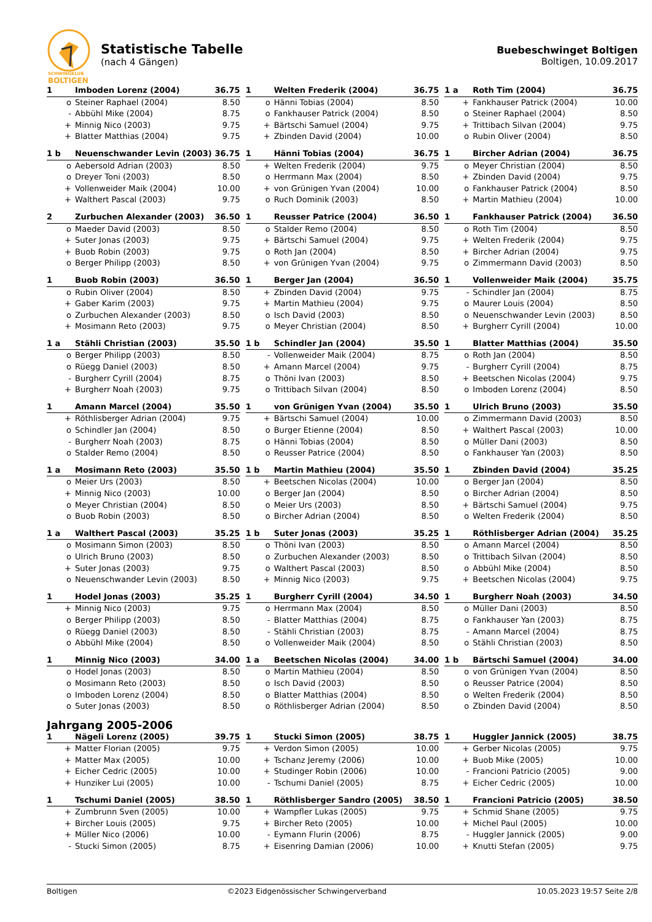SCHWINGKLUB
BOLTIGEN
Statistische Tabelle
(nach 4 Gängen)
Buebeschwinget Boltigen
Boltigen, 10.09.2017
| 1 | Imboden Lorenz (2004) | 36.75 |
| --- | --- | --- |
| o | Steiner Raphael (2004) | 8.50 |
| - | Abbühl Mike (2004) | 8.75 |
| + | Minnig Nico (2003) | 9.75 |
| + | Blatter Matthias (2004) | 9.75 |
| 1 | Welten Frederik (2004) | 36.75 |
| --- | --- | --- |
| o | Hänni Tobias (2004) | 8.50 |
| o | Fankhauser Patrick (2004) | 8.50 |
| + | Bärtschi Samuel (2004) | 9.75 |
| + | Zbinden David (2004) | 10.00 |
| 1 a | Roth Tim (2004) | 36.75 |
| --- | --- | --- |
| + | Fankhauser Patrick (2004) | 10.00 |
| o | Steiner Raphael (2004) | 8.50 |
| + | Trittibach Silvan (2004) | 9.75 |
| o | Rubin Oliver (2004) | 8.50 |
| 1 b | Neuenschwander Levin (2003) | 36.75 |
| --- | --- | --- |
| o | Aebersold Adrian (2003) | 8.50 |
| o | Dreyer Toni (2003) | 8.50 |
| + | Vollenweider Maik (2004) | 10.00 |
| + | Walthert Pascal (2003) | 9.75 |
| 1 | Hänni Tobias (2004) | 36.75 |
| --- | --- | --- |
| + | Welten Frederik (2004) | 9.75 |
| o | Herrmann Max (2004) | 8.50 |
| + | von Grünigen Yvan (2004) | 10.00 |
| o | Ruch Dominik (2003) | 8.50 |
| 1 | Bircher Adrian (2004) | 36.75 |
| --- | --- | --- |
| o | Meyer Christian (2004) | 8.50 |
| + | Zbinden David (2004) | 9.75 |
| o | Fankhauser Patrick (2004) | 8.50 |
| + | Martin Mathieu (2004) | 10.00 |
| 2 | Zurbuchen Alexander (2003) | 36.50 |
| --- | --- | --- |
| o | Maeder David (2003) | 8.50 |
| + | Suter Jonas (2003) | 9.75 |
| + | Buob Robin (2003) | 9.75 |
| o | Berger Philipp (2003) | 8.50 |
| 1 | Reusser Patrice (2004) | 36.50 |
| --- | --- | --- |
| o | Stalder Remo (2004) | 8.50 |
| + | Bärtschi Samuel (2004) | 9.75 |
| o | Roth Jan (2004) | 8.50 |
| + | von Grünigen Yvan (2004) | 9.75 |
| 1 | Fankhauser Patrick (2004) | 36.50 |
| --- | --- | --- |
| o | Roth Tim (2004) | 8.50 |
| + | Welten Frederik (2004) | 9.75 |
| + | Bircher Adrian (2004) | 9.75 |
| o | Zimmermann David (2003) | 8.50 |
| 1 | Buob Robin (2003) | 36.50 |
| --- | --- | --- |
| o | Rubin Oliver (2004) | 8.50 |
| + | Gaber Karim (2003) | 9.75 |
| o | Zurbuchen Alexander (2003) | 8.50 |
| + | Mosimann Reto (2003) | 9.75 |
| 1 | Berger Jan (2004) | 36.50 |
| --- | --- | --- |
| + | Zbinden David (2004) | 9.75 |
| + | Martin Mathieu (2004) | 9.75 |
| o | Isch David (2003) | 8.50 |
| o | Meyer Christian (2004) | 8.50 |
| 1 | Vollenweider Maik (2004) | 35.75 |
| --- | --- | --- |
| - | Schindler Jan (2004) | 8.75 |
| o | Maurer Louis (2004) | 8.50 |
| o | Neuenschwander Levin (2003) | 8.50 |
| + | Burgherr Cyrill (2004) | 10.00 |
| 1 a | Stähli Christian (2003) | 35.50 |
| --- | --- | --- |
| o | Berger Philipp (2003) | 8.50 |
| o | Rüegg Daniel (2003) | 8.50 |
| - | Burgherr Cyrill (2004) | 8.75 |
| + | Burgherr Noah (2003) | 9.75 |
| 1 b | Schindler Jan (2004) | 35.50 |
| --- | --- | --- |
| - | Vollenweider Maik (2004) | 8.75 |
| + | Amann Marcel (2004) | 9.75 |
| o | Thöni Ivan (2003) | 8.50 |
| o | Trittibach Silvan (2004) | 8.50 |
| 1 | Blatter Matthias (2004) | 35.50 |
| --- | --- | --- |
| o | Roth Jan (2004) | 8.50 |
| - | Burgherr Cyrill (2004) | 8.75 |
| + | Beetschen Nicolas (2004) | 9.75 |
| o | Imboden Lorenz (2004) | 8.50 |
| 1 | Amann Marcel (2004) | 35.50 |
| --- | --- | --- |
| + | Röthlisberger Adrian (2004) | 9.75 |
| o | Schindler Jan (2004) | 8.50 |
| - | Burgherr Noah (2003) | 8.75 |
| o | Stalder Remo (2004) | 8.50 |
| 1 | von Grünigen Yvan (2004) | 35.50 |
| --- | --- | --- |
| + | Bärtschi Samuel (2004) | 10.00 |
| o | Burger Etienne (2004) | 8.50 |
| o | Hänni Tobias (2004) | 8.50 |
| o | Reusser Patrice (2004) | 8.50 |
| 1 | Ulrich Bruno (2003) | 35.50 |
| --- | --- | --- |
| o | Zimmermann David (2003) | 8.50 |
| + | Walthert Pascal (2003) | 10.00 |
| o | Müller Dani (2003) | 8.50 |
| o | Fankhauser Yan (2003) | 8.50 |
| 1 a | Mosimann Reto (2003) | 35.50 |
| --- | --- | --- |
| o | Meier Urs (2003) | 8.50 |
| + | Minnig Nico (2003) | 10.00 |
| o | Meyer Christian (2004) | 8.50 |
| o | Buob Robin (2003) | 8.50 |
| 1 b | Martin Mathieu (2004) | 35.50 |
| --- | --- | --- |
| + | Beetschen Nicolas (2004) | 10.00 |
| o | Berger Jan (2004) | 8.50 |
| o | Meier Urs (2003) | 8.50 |
| o | Bircher Adrian (2004) | 8.50 |
| 1 | Zbinden David (2004) | 35.25 |
| --- | --- | --- |
| o | Berger Jan (2004) | 8.50 |
| o | Bircher Adrian (2004) | 8.50 |
| + | Bärtschi Samuel (2004) | 9.75 |
| o | Welten Frederik (2004) | 8.50 |
| 1 a | Walthert Pascal (2003) | 35.25 |
| --- | --- | --- |
| o | Mosimann Simon (2003) | 8.50 |
| o | Ulrich Bruno (2003) | 8.50 |
| + | Suter Jonas (2003) | 9.75 |
| o | Neuenschwander Levin (2003) | 8.50 |
| 1 b | Suter Jonas (2003) | 35.25 |
| --- | --- | --- |
| o | Thöni Ivan (2003) | 8.50 |
| o | Zurbuchen Alexander (2003) | 8.50 |
| o | Walthert Pascal (2003) | 8.50 |
| + | Minnig Nico (2003) | 9.75 |
| 1 | Röthlisberger Adrian (2004) | 35.25 |
| --- | --- | --- |
| o | Amann Marcel (2004) | 8.50 |
| o | Trittibach Silvan (2004) | 8.50 |
| o | Abbühl Mike (2004) | 8.50 |
| + | Beetschen Nicolas (2004) | 9.75 |
| 1 | Hodel Jonas (2003) | 35.25 |
| --- | --- | --- |
| + | Minnig Nico (2003) | 9.75 |
| o | Berger Philipp (2003) | 8.50 |
| o | Rüegg Daniel (2003) | 8.50 |
| o | Abbühl Mike (2004) | 8.50 |
| 1 | Burgherr Cyrill (2004) | 34.50 |
| --- | --- | --- |
| o | Herrmann Max (2004) | 8.50 |
| - | Blatter Matthias (2004) | 8.75 |
| - | Stähli Christian (2003) | 8.75 |
| o | Vollenweider Maik (2004) | 8.50 |
| 1 | Burgherr Noah (2003) | 34.50 |
| --- | --- | --- |
| o | Müller Dani (2003) | 8.50 |
| o | Fankhauser Yan (2003) | 8.75 |
| - | Amann Marcel (2004) | 8.75 |
| o | Stähli Christian (2003) | 8.50 |
| 1 | Minnig Nico (2003) | 34.00 |
| --- | --- | --- |
| o | Hodel Jonas (2003) | 8.50 |
| o | Mosimann Reto (2003) | 8.50 |
| o | Imboden Lorenz (2004) | 8.50 |
| o | Suter Jonas (2003) | 8.50 |
| 1 a | Beetschen Nicolas (2004) | 34.00 |
| --- | --- | --- |
| o | Martin Mathieu (2004) | 8.50 |
| o | Isch David (2003) | 8.50 |
| o | Blatter Matthias (2004) | 8.50 |
| o | Röthlisberger Adrian (2004) | 8.50 |
| 1 b | Bärtschi Samuel (2004) | 34.00 |
| --- | --- | --- |
| o | von Grünigen Yvan (2004) | 8.50 |
| o | Reusser Patrice (2004) | 8.50 |
| o | Welten Frederik (2004) | 8.50 |
| o | Zbinden David (2004) | 8.50 |
Jahrgang 2005-2006
| 1 | Nägeli Lorenz (2005) | 39.75 |
| --- | --- | --- |
| + | Matter Florian (2005) | 9.75 |
| + | Matter Max (2005) | 10.00 |
| + | Eicher Cedric (2005) | 10.00 |
| + | Hunziker Lui (2005) | 10.00 |
| 1 | Stucki Simon (2005) | 38.75 |
| --- | --- | --- |
| + | Verdon Simon (2005) | 10.00 |
| + | Tschanz Jeremy (2006) | 10.00 |
| + | Studinger Robin (2006) | 10.00 |
| - | Tschumi Daniel (2005) | 8.75 |
| 1 | Huggler Jannick (2005) | 38.75 |
| --- | --- | --- |
| + | Gerber Nicolas (2005) | 9.75 |
| + | Buob Mike (2005) | 10.00 |
| - | Francioni Patricio (2005) | 9.00 |
| + | Eicher Cedric (2005) | 10.00 |
| 1 | Tschumi Daniel (2005) | 38.50 |
| --- | --- | --- |
| + | Zumbrunn Sven (2005) | 10.00 |
| + | Bircher Louis (2005) | 9.75 |
| + | Müller Nico (2006) | 10.00 |
| - | Stucki Simon (2005) | 8.75 |
| 1 | Röthlisberger Sandro (2005) | 38.50 |
| --- | --- | --- |
| + | Wampfler Lukas (2005) | 9.75 |
| + | Bircher Reto (2005) | 10.00 |
| - | Eymann Flurin (2006) | 8.75 |
| + | Eisenring Damian (2006) | 10.00 |
| 1 | Francioni Patricio (2005) | 38.50 |
| --- | --- | --- |
| + | Schmid Shane (2005) | 9.75 |
| + | Michel Paul (2005) | 10.00 |
| - | Huggler Jannick (2005) | 9.00 |
| + | Knutti Stefan (2005) | 9.75 |
Boltigen ©2023 Eidgenössischer Schwingerverband 10.05.2023 19:57 Seite 2/8